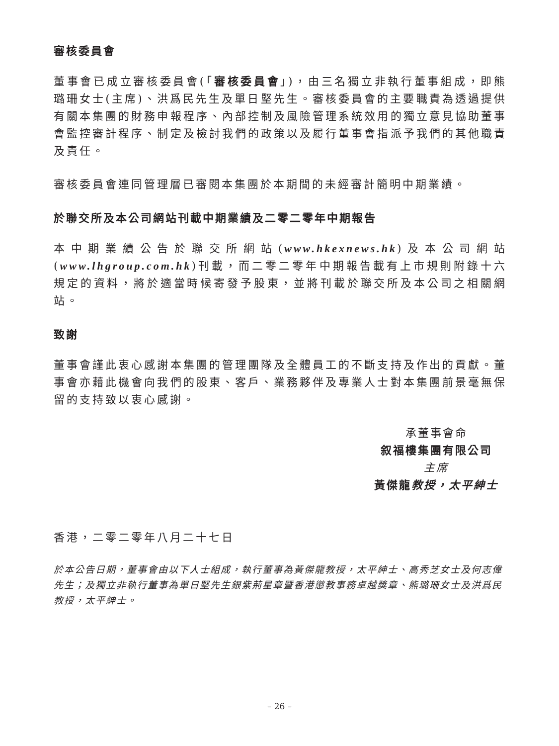審核委員會
董事會已成立審核委員會(「審核委員會」)，由三名獨立非執行董事組成，即熊璐珊女士(主席)、洪爲民先生及單日堅先生。審核委員會的主要職責為透過提供有關本集團的財務申報程序、內部控制及風險管理系統效用的獨立意見協助董事會監控審計程序、制定及檢討我們的政策以及履行董事會指派予我們的其他職責及責任。
審核委員會連同管理層已審閱本集團於本期間的未經審計簡明中期業績。
於聯交所及本公司網站刊載中期業績及二零二零年中期報告
本中期業績公告於聯交所網站(www.hkexnews.hk)及本公司網站(www.lhgroup.com.hk)刊載，而二零二零年中期報告載有上市規則附錄十六規定的資料，將於適當時候寄發予股東，並將刊載於聯交所及本公司之相關網站。
致謝
董事會謹此衷心感謝本集團的管理團隊及全體員工的不斷支持及作出的貢獻。董事會亦藉此機會向我們的股東、客戶、業務夥伴及專業人士對本集團前景毫無保留的支持致以衷心感謝。
承董事會命
叙福樓集團有限公司
主席
黃傑龍教授，太平紳士
香港，二零二零年八月二十七日
於本公告日期，董事會由以下人士組成，執行董事為黃傑龍教授，太平紳士、高秀芝女士及何志偉先生；及獨立非執行董事為單日堅先生銀紫荊星章暨香港懲教事務卓越獎章、熊璐珊女士及洪爲民教授，太平紳士。
– 26 –